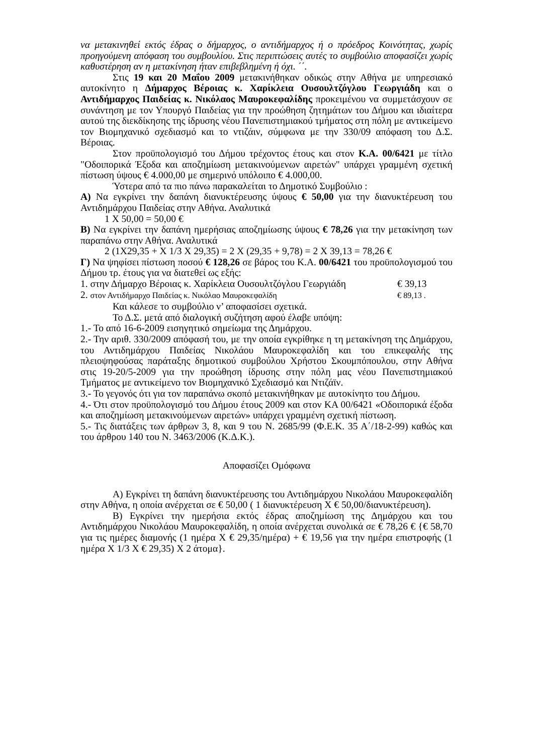να μετακινηθεί εκτός έδρας ο δήμαρχος, ο αντιδήμαρχος ή ο πρόεδρος Κοινότητας, χωρίς προηγούμενη απόφαση του συμβουλίου. Στις περιπτώσεις αυτές το συμβούλιο αποφασίζει χωρίς καθυστέρηση αν η μετακίνηση ήταν επιβεβλημένη ή όχι. ΄΄.
Στις 19 και 20 Μαΐου 2009 μετακινήθηκαν οδικώς στην Αθήνα με υπηρεσιακό αυτοκίνητο η Δήμαρχος Βέροιας κ. Χαρίκλεια Ουσουλτζόγλου Γεωργιάδη και ο Αντιδήμαρχος Παιδείας κ. Νικόλαος Μαυροκεφαλίδης προκειμένου να συμμετάσχουν σε συνάντηση με τον Υπουργό Παιδείας για την προώθηση ζητημάτων του Δήμου και ιδιαίτερα αυτού της διεκδίκησης της ίδρυσης νέου Πανεπιστημιακού τμήματος στη πόλη με αντικείμενο τον Βιομηχανικό σχεδιασμό και το ντιζάιν, σύμφωνα με την 330/09 απόφαση του Δ.Σ. Βέροιας.
Στον προϋπολογισμό του Δήμου τρέχοντος έτους και στον Κ.Α. 00/6421 με τίτλο "Οδοιπορικά Έξοδα και αποζημίωση μετακινούμενων αιρετών" υπάρχει γραμμένη σχετική πίστωση ύψους € 4.000,00 με σημερινό υπόλοιπο € 4.000,00.
Ύστερα από τα πιο πάνω παρακαλείται το Δημοτικό Συμβούλιο :
Α) Να εγκρίνει την δαπάνη διανυκτέρευσης ύψους € 50,00 για την διανυκτέρευση του Αντιδημάρχου Παιδείας στην Αθήνα. Αναλυτικά
1 Χ 50,00 = 50,00 €
Β) Να εγκρίνει την δαπάνη ημερήσιας αποζημίωσης ύψους € 78,26 για την μετακίνηση των παραπάνω στην Αθήνα. Αναλυτικά
2 (1Χ29,35 + Χ 1/3 Χ 29,35) = 2 Χ (29,35 + 9,78) = 2 Χ 39,13 = 78,26 €
Γ) Να ψηφίσει πίστωση ποσού € 128,26 σε βάρος του Κ.Α. 00/6421 του προϋπολογισμού του Δήμου τρ. έτους για να διατεθεί ως εξής:
1. στην Δήμαρχο Βέροιας κ. Χαρίκλεια Ουσουλτζόγλου Γεωργιάδη € 39,13
2. στον Αντιδήμαρχο Παιδείας κ. Νικόλαο Μαυροκεφαλίδη € 89,13 .
Και κάλεσε το συμβούλιο ν’ αποφασίσει σχετικά.
Το Δ.Σ. μετά από διαλογική συζήτηση αφού έλαβε υπόψη:
1.- Το από 16-6-2009 εισηγητικό σημείωμα της Δημάρχου.
2.- Την αριθ. 330/2009 απόφασή του, με την οποία εγκρίθηκε η τη μετακίνηση της Δημάρχου, του Αντιδημάρχου Παιδείας Νικολάου Μαυροκεφαλίδη και του επικεφαλής της πλειοψηφούσας παράταξης δημοτικού συμβούλου Χρήστου Σκουμπόπουλου, στην Αθήνα στις 19-20/5-2009 για την προώθηση ίδρυσης στην πόλη μας νέου Πανεπιστημιακού Τμήματος με αντικείμενο τον Βιομηχανικό Σχεδιασμό και Ντιζάϊν.
3.- Το γεγονός ότι για τον παραπάνω σκοπό μετακινήθηκαν με αυτοκίνητο του Δήμου.
4.- Ότι στον προϋπολογισμό του Δήμου έτους 2009 και στον ΚΑ 00/6421 «Οδοιπορικά έξοδα και αποζημίωση μετακινούμενων αιρετών» υπάρχει γραμμένη σχετική πίστωση.
5.- Τις διατάξεις των άρθρων 3, 8, και 9 του Ν. 2685/99 (Φ.Ε.Κ. 35 Α΄/18-2-99) καθώς και του άρθρου 140 του Ν. 3463/2006 (Κ.Δ.Κ.).
Αποφασίζει Ομόφωνα
Α) Εγκρίνει τη δαπάνη διανυκτέρευσης του Αντιδημάρχου Νικολάου Μαυροκεφαλίδη στην Αθήνα, η οποία ανέρχεται σε € 50,00 ( 1 διανυκτέρευση Χ € 50,00/διανυκτέρευση).
Β) Εγκρίνει την ημερήσια εκτός έδρας αποζημίωση της Δημάρχου και του Αντιδημάρχου Νικολάου Μαυροκεφαλίδη, η οποία ανέρχεται συνολικά σε € 78,26 € {€ 58,70 για τις ημέρες διαμονής (1 ημέρα Χ € 29,35/ημέρα) + € 19,56 για την ημέρα επιστροφής (1 ημέρα Χ 1/3 Χ € 29,35) Χ 2 άτομα}.